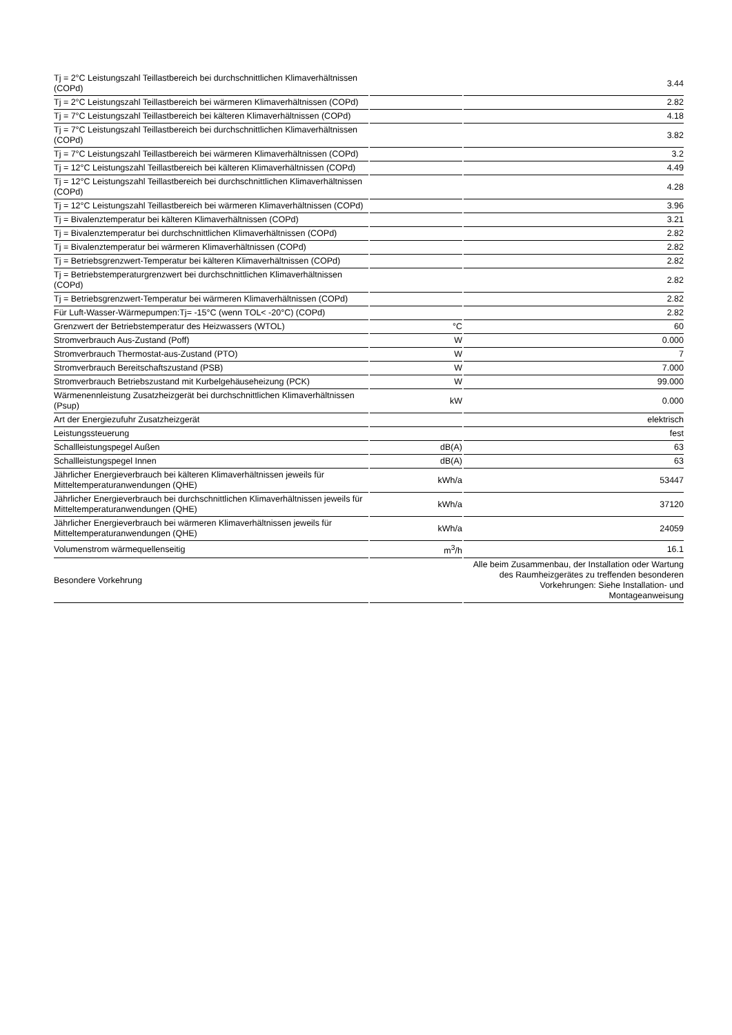| Tj = 2°C Leistungszahl Teillastbereich bei durchschnittlichen Klimaverhältnissen (COPd) | | 3.44 |
| Tj = 2°C Leistungszahl Teillastbereich bei wärmeren Klimaverhältnissen (COPd) | | 2.82 |
| Tj = 7°C Leistungszahl Teillastbereich bei kälteren Klimaverhältnissen (COPd) | | 4.18 |
| Tj = 7°C Leistungszahl Teillastbereich bei durchschnittlichen Klimaverhältnissen (COPd) | | 3.82 |
| Tj = 7°C Leistungszahl Teillastbereich bei wärmeren Klimaverhältnissen (COPd) | | 3.2 |
| Tj = 12°C Leistungszahl Teillastbereich bei kälteren Klimaverhältnissen (COPd) | | 4.49 |
| Tj = 12°C Leistungszahl Teillastbereich bei durchschnittlichen Klimaverhältnissen (COPd) | | 4.28 |
| Tj = 12°C Leistungszahl Teillastbereich bei wärmeren Klimaverhältnissen (COPd) | | 3.96 |
| Tj = Bivalenztemperatur bei kälteren Klimaverhältnissen (COPd) | | 3.21 |
| Tj = Bivalenztemperatur bei durchschnittlichen Klimaverhältnissen (COPd) | | 2.82 |
| Tj = Bivalenztemperatur bei wärmeren Klimaverhältnissen (COPd) | | 2.82 |
| Tj = Betriebsgrenzwert-Temperatur bei kälteren Klimaverhältnissen (COPd) | | 2.82 |
| Tj = Betriebstemperaturgrenzwert bei durchschnittlichen Klimaverhältnissen (COPd) | | 2.82 |
| Tj = Betriebsgrenzwert-Temperatur bei wärmeren Klimaverhältnissen (COPd) | | 2.82 |
| Für Luft-Wasser-Wärmepumpen:Tj= -15°C (wenn TOL< -20°C) (COPd) | | 2.82 |
| Grenzwert der Betriebstemperatur des Heizwassers (WTOL) | °C | 60 |
| Stromverbrauch Aus-Zustand (Poff) | W | 0.000 |
| Stromverbrauch Thermostat-aus-Zustand (PTO) | W | 7 |
| Stromverbrauch Bereitschaftszustand (PSB) | W | 7.000 |
| Stromverbrauch Betriebszustand mit Kurbelgehäuseheizung (PCK) | W | 99.000 |
| Wärmenennleistung Zusatzheizgerät bei durchschnittlichen Klimaverhältnissen (Psup) | kW | 0.000 |
| Art der Energiezufuhr Zusatzheizgerät | | elektrisch |
| Leistungssteuerung | | fest |
| Schallleistungspegel Außen | dB(A) | 63 |
| Schallleistungspegel Innen | dB(A) | 63 |
| Jährlicher Energieverbrauch bei kälteren Klimaverhältnissen jeweils für Mitteltemperaturanwendungen (QHE) | kWh/a | 53447 |
| Jährlicher Energieverbrauch bei durchschnittlichen Klimaverhältnissen jeweils für Mitteltemperaturanwendungen (QHE) | kWh/a | 37120 |
| Jährlicher Energieverbrauch bei wärmeren Klimaverhältnissen jeweils für Mitteltemperaturanwendungen (QHE) | kWh/a | 24059 |
| Volumenstrom wärmequellenseitig | m<sup>3</sup>/h | 16.1 |
| Besondere Vorkehrung | | Alle beim Zusammenbau, der Installation oder Wartung des Raumheizgerätes zu treffenden besonderen Vorkehrungen: Siehe Installation- und Montageanweisung |